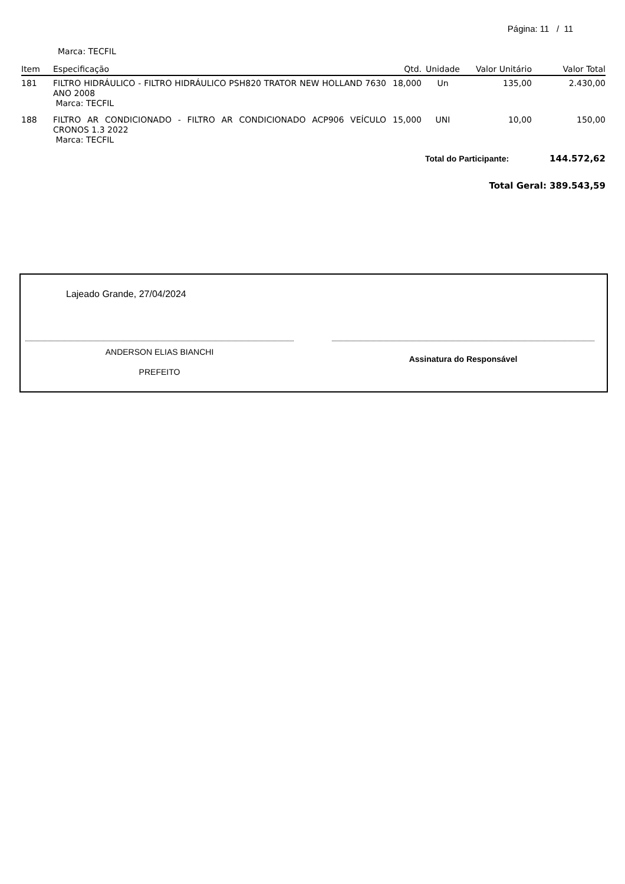Página: 11 / 11
Marca: TECFIL
| Item | Especificação | Qtd. | Unidade | Valor Unitário | Valor Total |
| --- | --- | --- | --- | --- | --- |
| 181 | FILTRO HIDRÁULICO - FILTRO HIDRÁULICO PSH820 TRATOR NEW HOLLAND 7630 ANO 2008 Marca: TECFIL | 18,000 | Un | 135,00 | 2.430,00 |
| 188 | FILTRO AR CONDICIONADO - FILTRO AR CONDICIONADO ACP906 VEÍCULO CRONOS 1.3 2022 Marca: TECFIL | 15,000 | UNI | 10,00 | 150,00 |
Total do Participante: 144.572,62
Total Geral: 389.543,59
Lajeado Grande, 27/04/2024
ANDERSON ELIAS BIANCHI
PREFEITO
Assinatura do Responsável